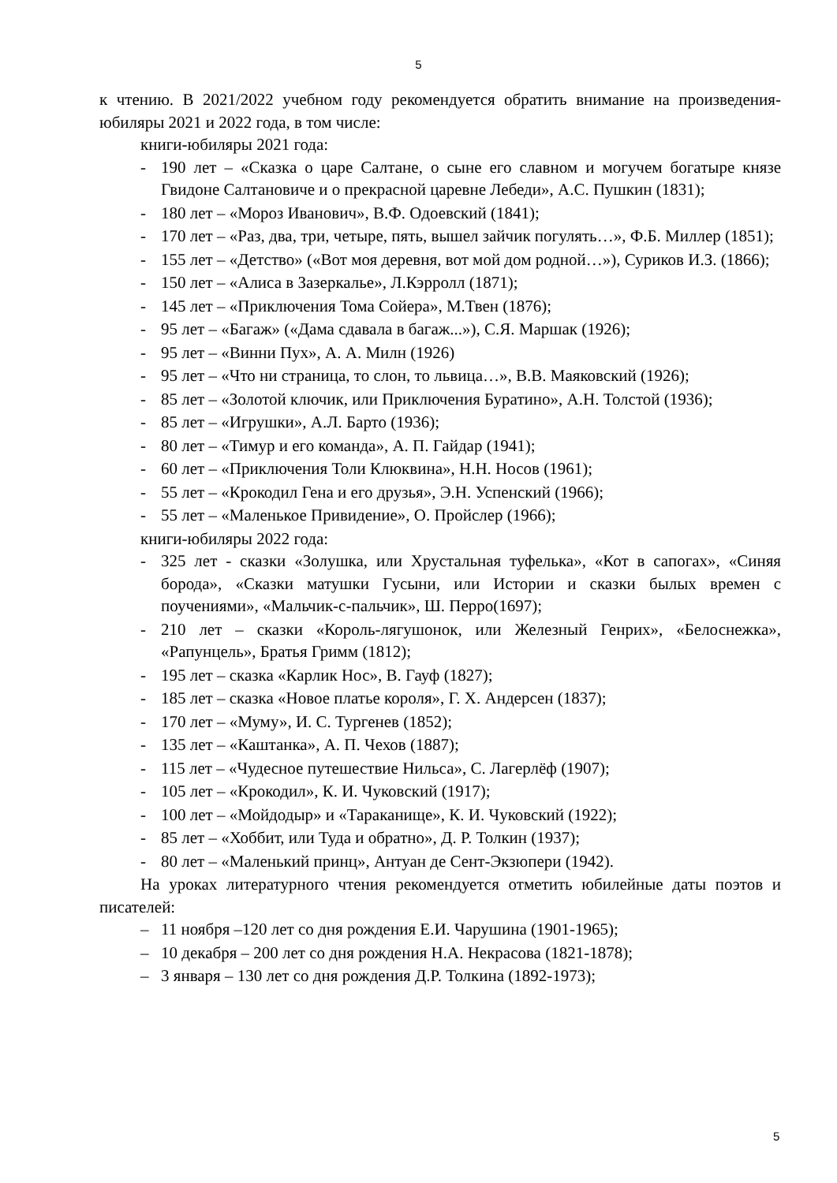5
к чтению. В 2021/2022 учебном году рекомендуется обратить внимание на произведения-юбиляры 2021 и 2022 года, в том числе:
книги-юбиляры 2021 года:
- 190 лет – «Сказка о царе Салтане, о сыне его славном и могучем богатыре князе Гвидоне Салтановиче и о прекрасной царевне Лебеди», А.С. Пушкин (1831);
- 180 лет – «Мороз Иванович», В.Ф. Одоевский (1841);
- 170 лет – «Раз, два, три, четыре, пять, вышел зайчик погулять…», Ф.Б. Миллер (1851);
- 155 лет – «Детство» («Вот моя деревня, вот мой дом родной…»), Суриков И.З. (1866);
- 150 лет – «Алиса в Зазеркалье», Л.Кэрролл (1871);
- 145 лет – «Приключения Тома Сойера», М.Твен (1876);
- 95 лет – «Багаж» («Дама сдавала в багаж...»), С.Я. Маршак (1926);
- 95 лет – «Винни Пух», А. А. Милн (1926)
- 95 лет – «Что ни страница, то слон, то львица…», В.В. Маяковский (1926);
- 85 лет – «Золотой ключик, или Приключения Буратино», А.Н. Толстой (1936);
- 85 лет – «Игрушки», А.Л. Барто (1936);
- 80 лет – «Тимур и его команда», А. П. Гайдар (1941);
- 60 лет – «Приключения Толи Клюквина», Н.Н. Носов (1961);
- 55 лет – «Крокодил Гена и его друзья», Э.Н. Успенский (1966);
- 55 лет – «Маленькое Привидение», О. Пройслер (1966);
книги-юбиляры 2022 года:
- 325 лет - сказки «Золушка, или Хрустальная туфелька», «Кот в сапогах», «Синяя борода», «Сказки матушки Гусыни, или Истории и сказки былых времен с поучениями», «Мальчик-с-пальчик», Ш. Перро(1697);
- 210 лет – сказки «Король-лягушонок, или Железный Генрих», «Белоснежка», «Рапунцель», Братья Гримм (1812);
- 195 лет – сказка «Карлик Нос», В. Гауф (1827);
- 185 лет – сказка «Новое платье короля», Г. Х. Андерсен (1837);
- 170 лет – «Муму», И. С. Тургенев (1852);
- 135 лет – «Каштанка», А. П. Чехов (1887);
- 115 лет – «Чудесное путешествие Нильса», С. Лагерлёф (1907);
- 105 лет – «Крокодил», К. И. Чуковский (1917);
- 100 лет – «Мойдодыр» и «Тараканище», К. И. Чуковский (1922);
- 85 лет – «Хоббит, или Туда и обратно», Д. Р. Толкин (1937);
- 80 лет – «Маленький принц», Антуан де Сент-Экзюпери (1942).
На уроках литературного чтения рекомендуется отметить юбилейные даты поэтов и писателей:
– 11 ноября –120 лет со дня рождения Е.И. Чарушина (1901-1965);
– 10 декабря – 200 лет со дня рождения Н.А. Некрасова (1821-1878);
– 3 января – 130 лет со дня рождения Д.Р. Толкина (1892-1973);
5